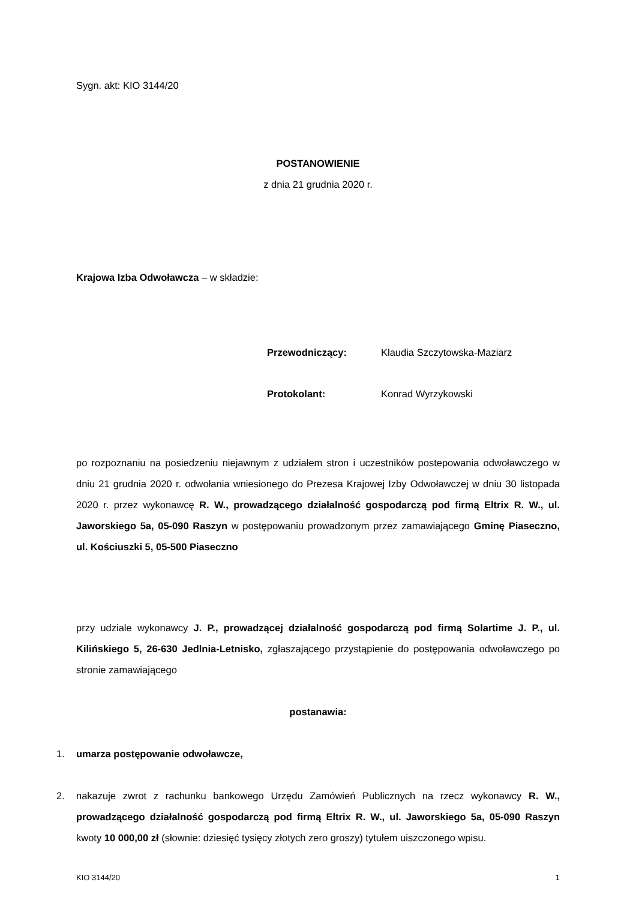Sygn. akt: KIO 3144/20
POSTANOWIENIE
z dnia 21 grudnia 2020 r.
Krajowa Izba Odwoławcza – w składzie:
Przewodniczący: Klaudia Szczytowska-Maziarz
Protokolant: Konrad Wyrzykowski
po rozpoznaniu na posiedzeniu niejawnym z udziałem stron i uczestników postepowania odwoławczego w dniu 21 grudnia 2020 r. odwołania wniesionego do Prezesa Krajowej Izby Odwoławczej w dniu 30 listopada 2020 r. przez wykonawcę R. W., prowadzącego działalność gospodarczą pod firmą Eltrix R. W., ul. Jaworskiego 5a, 05-090 Raszyn w postępowaniu prowadzonym przez zamawiającego Gminę Piaseczno, ul. Kościuszki 5, 05-500 Piaseczno
przy udziale wykonawcy J. P., prowadzącej działalność gospodarczą pod firmą Solartime J. P., ul. Kilińskiego 5, 26-630 Jedlnia-Letnisko, zgłaszającego przystąpienie do postępowania odwoławczego po stronie zamawiającego
postanawia:
1. umarza postępowanie odwoławcze,
2. nakazuje zwrot z rachunku bankowego Urzędu Zamówień Publicznych na rzecz wykonawcy R. W., prowadzącego działalność gospodarczą pod firmą Eltrix R. W., ul. Jaworskiego 5a, 05-090 Raszyn kwoty 10 000,00 zł (słownie: dziesięć tysięcy złotych zero groszy) tytułem uiszczonego wpisu.
KIO 3144/20 1